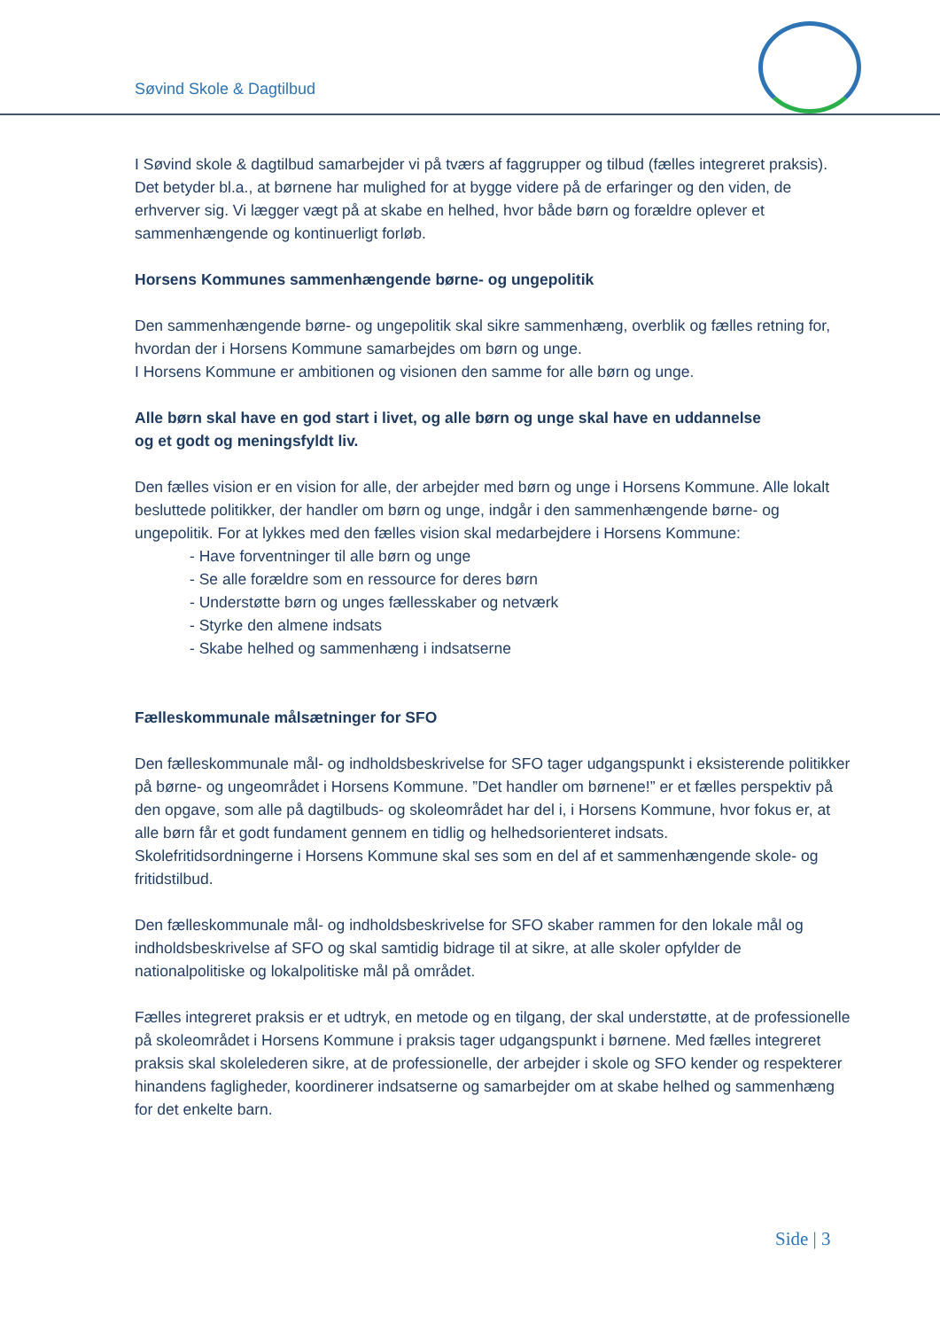Søvind Skole & Dagtilbud
I Søvind skole & dagtilbud samarbejder vi på tværs af faggrupper og tilbud (fælles integreret praksis). Det betyder bl.a., at børnene har mulighed for at bygge videre på de erfaringer og den viden, de erhverver sig. Vi lægger vægt på at skabe en helhed, hvor både børn og forældre oplever et sammenhængende og kontinuerligt forløb.
Horsens Kommunes sammenhængende børne- og ungepolitik
Den sammenhængende børne- og ungepolitik skal sikre sammenhæng, overblik og fælles retning for, hvordan der i Horsens Kommune samarbejdes om børn og unge.
I Horsens Kommune er ambitionen og visionen den samme for alle børn og unge.
Alle børn skal have en god start i livet, og alle børn og unge skal have en uddannelse
og et godt og meningsfyldt liv.
Den fælles vision er en vision for alle, der arbejder med børn og unge i Horsens Kommune. Alle lokalt besluttede politikker, der handler om børn og unge, indgår i den sammenhængende børne- og ungepolitik. For at lykkes med den fælles vision skal medarbejdere i Horsens Kommune:
- Have forventninger til alle børn og unge
- Se alle forældre som en ressource for deres børn
- Understøtte børn og unges fællesskaber og netværk
- Styrke den almene indsats
- Skabe helhed og sammenhæng i indsatserne
Fælleskommunale målsætninger for SFO
Den fælleskommunale mål- og indholdsbeskrivelse for SFO tager udgangspunkt i eksisterende politikker på børne- og ungeområdet i Horsens Kommune. ”Det handler om børnene!” er et fælles perspektiv på den opgave, som alle på dagtilbuds- og skoleområdet har del i, i Horsens Kommune, hvor fokus er, at alle børn får et godt fundament gennem en tidlig og helhedsorienteret indsats.
Skolefritidsordningerne i Horsens Kommune skal ses som en del af et sammenhængende skole- og fritidstilbud.
Den fælleskommunale mål- og indholdsbeskrivelse for SFO skaber rammen for den lokale mål og indholdsbeskrivelse af SFO og skal samtidig bidrage til at sikre, at alle skoler opfylder de nationalpolitiske og lokalpolitiske mål på området.
Fælles integreret praksis er et udtryk, en metode og en tilgang, der skal understøtte, at de professionelle på skoleområdet i Horsens Kommune i praksis tager udgangspunkt i børnene. Med fælles integreret praksis skal skolelederen sikre, at de professionelle, der arbejder i skole og SFO kender og respekterer hinandens fagligheder, koordinerer indsatserne og samarbejder om at skabe helhed og sammenhæng for det enkelte barn.
Side | 3